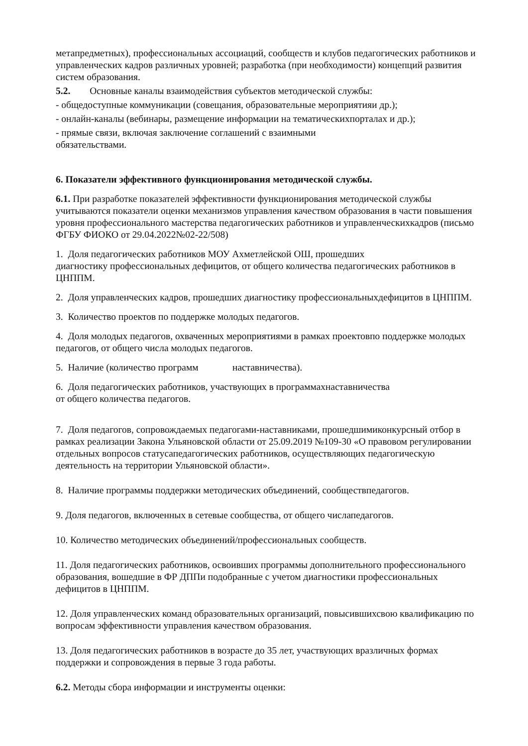метапредметных), профессиональных ассоциаций, сообществ и клубов педагогических работников и управленческих кадров различных уровней; разработка (при необходимости) концепций развития систем образования.
5.2. Основные каналы взаимодействия субъектов методической службы:
- общедоступные коммуникации (совещания, образовательные мероприятияи др.);
- онлайн-каналы (вебинары, размещение информации на тематическихпорталах и др.);
- прямые связи, включая заключение соглашений с взаимными
обязательствами.
6. Показатели эффективного функционирования методической службы.
6.1. При разработке показателей эффективности функционирования методической службы учитываются показатели оценки механизмов управления качеством образования в части повышения уровня профессионального мастерства педагогических работников и управленческихкадров (письмо ФГБУ ФИОКО от 29.04.2022№02-22/508)
1. Доля педагогических работников МОУ Ахметлейской ОШ, прошедших
диагностику профессиональных дефицитов, от общего количества педагогических работников в ЦНППМ.
2. Доля управленческих кадров, прошедших диагностику профессиональныхдефицитов в ЦНППМ.
3. Количество проектов по поддержке молодых педагогов.
4. Доля молодых педагогов, охваченных мероприятиями в рамках проектовпо поддержке молодых педагогов, от общего числа молодых педагогов.
5. Наличие (количество программ наставничества).
6. Доля педагогических работников, участвующих в программахнаставничества
от общего количества педагогов.
7. Доля педагогов, сопровождаемых педагогами-наставниками, прошедшимиконкурсный отбор в рамках реализации Закона Ульяновской области от 25.09.2019 №109-30 «О правовом регулировании отдельных вопросов статусапедагогических работников, осуществляющих педагогическую деятельность на территории Ульяновской области».
8. Наличие программы поддержки методических объединений, сообществпедагогов.
9. Доля педагогов, включенных в сетевые сообщества, от общего числапедагогов.
10. Количество методических объединений/профессиональных сообществ.
11. Доля педагогических работников, освоивших программы дополнительного профессионального образования, вошедшие в ФР ДППи подобранные с учетом диагностики профессиональных дефицитов в ЦНППМ.
12. Доля управленческих команд образовательных организаций, повысившихсвою квалификацию по вопросам эффективности управления качеством образования.
13. Доля педагогических работников в возрасте до 35 лет, участвующих вразличных формах поддержки и сопровождения в первые 3 года работы.
6.2. Методы сбора информации и инструменты оценки: